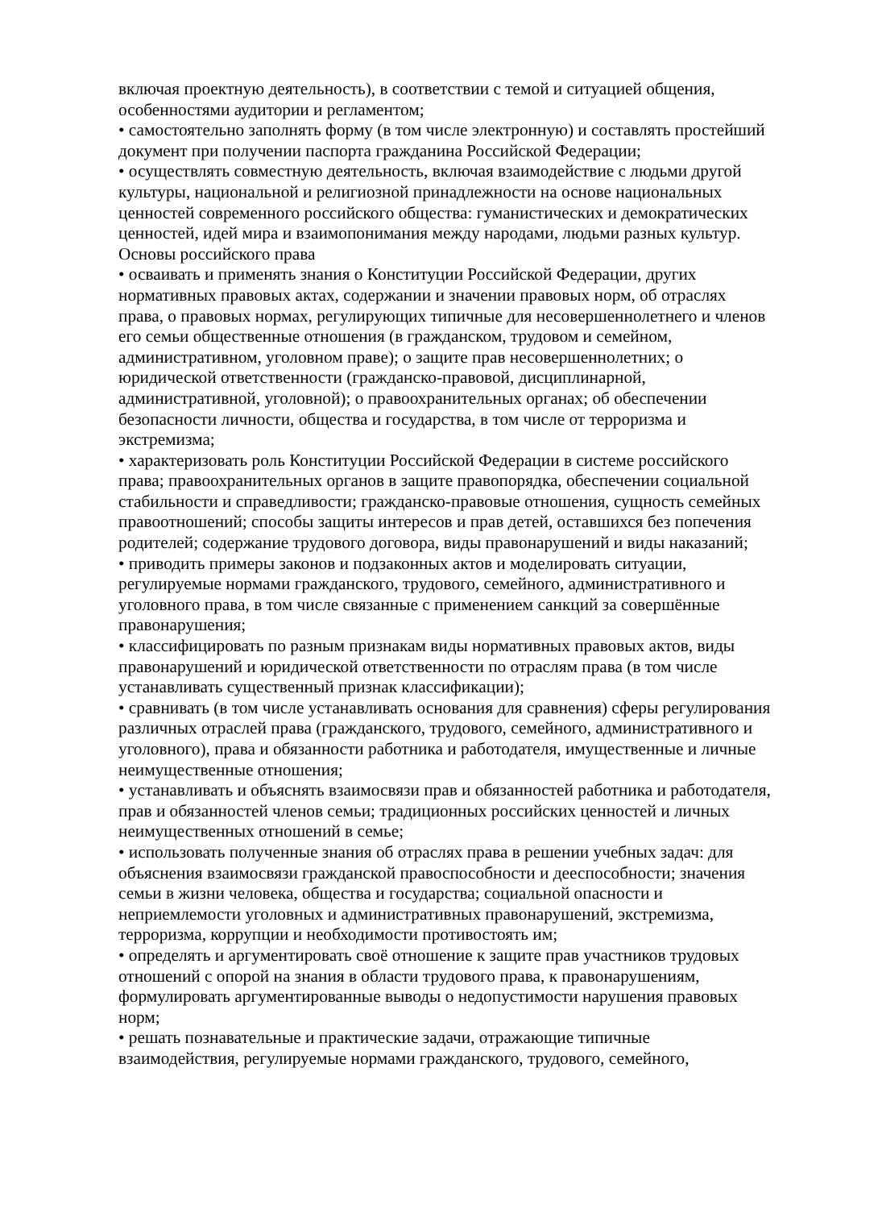включая проектную деятельность), в соответствии с темой и ситуацией общения, особенностями аудитории и регламентом;
• самостоятельно заполнять форму (в том числе электронную) и составлять простейший документ при получении паспорта гражданина Российской Федерации;
• осуществлять совместную деятельность, включая взаимодействие с людьми другой культуры, национальной и религиозной принадлежности на основе национальных ценностей современного российского общества: гуманистических и демократических ценностей, идей мира и взаимопонимания между народами, людьми разных культур.
Основы российского права
• осваивать и применять знания о Конституции Российской Федерации, других нормативных правовых актах, содержании и значении правовых норм, об отраслях права, о правовых нормах, регулирующих типичные для несовершеннолетнего и членов его семьи общественные отношения (в гражданском, трудовом и семейном, административном, уголовном праве); о защите прав несовершеннолетних; о юридической ответственности (гражданско-правовой, дисциплинарной, административной, уголовной); о правоохранительных органах; об обеспечении безопасности личности, общества и государства, в том числе от терроризма и экстремизма;
• характеризовать роль Конституции Российской Федерации в системе российского права; правоохранительных органов в защите правопорядка, обеспечении социальной стабильности и справедливости; гражданско-правовые отношения, сущность семейных правоотношений; способы защиты интересов и прав детей, оставшихся без попечения родителей; содержание трудового договора, виды правонарушений и виды наказаний;
• приводить примеры законов и подзаконных актов и моделировать ситуации, регулируемые нормами гражданского, трудового, семейного, административного и уголовного права, в том числе связанные с применением санкций за совершённые правонарушения;
• классифицировать по разным признакам виды нормативных правовых актов, виды правонарушений и юридической ответственности по отраслям права (в том числе устанавливать существенный признак классификации);
• сравнивать (в том числе устанавливать основания для сравнения) сферы регулирования различных отраслей права (гражданского, трудового, семейного, административного и уголовного), права и обязанности работника и работодателя, имущественные и личные неимущественные отношения;
• устанавливать и объяснять взаимосвязи прав и обязанностей работника и работодателя, прав и обязанностей членов семьи; традиционных российских ценностей и личных неимущественных отношений в семье;
• использовать полученные знания об отраслях права в решении учебных задач: для объяснения взаимосвязи гражданской правоспособности и дееспособности; значения семьи в жизни человека, общества и государства; социальной опасности и неприемлемости уголовных и административных правонарушений, экстремизма, терроризма, коррупции и необходимости противостоять им;
• определять и аргументировать своё отношение к защите прав участников трудовых отношений с опорой на знания в области трудового права, к правонарушениям, формулировать аргументированные выводы о недопустимости нарушения правовых норм;
• решать познавательные и практические задачи, отражающие типичные взаимодействия, регулируемые нормами гражданского, трудового, семейного,